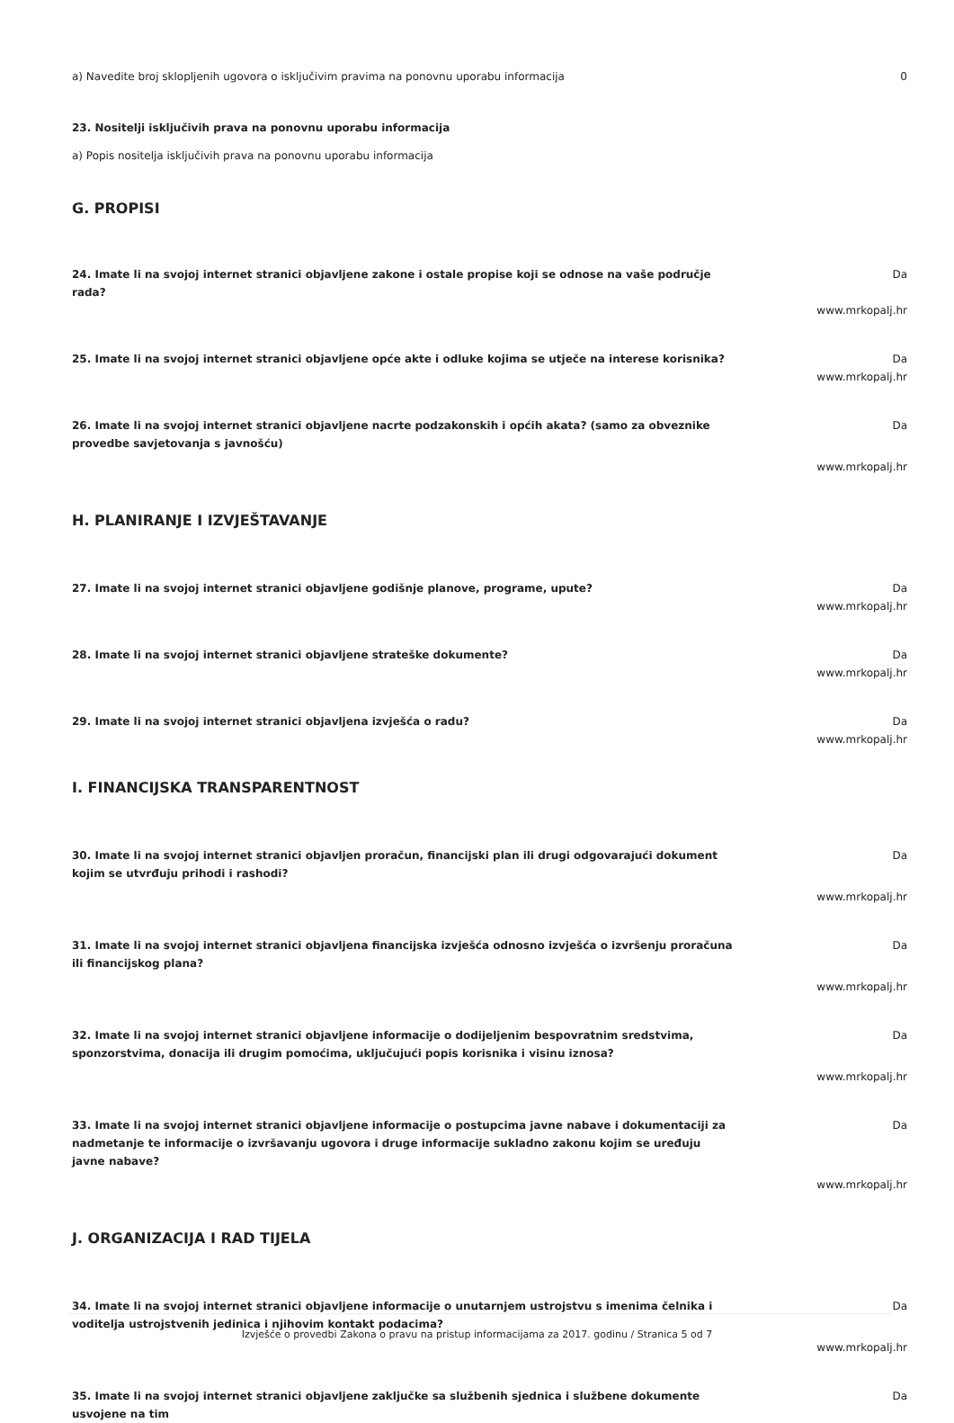a) Navedite broj sklopljenih ugovora o isključivim pravima na ponovnu uporabu informacija 0
23. Nositelji isključivih prava na ponovnu uporabu informacija
a) Popis nositelja isključivih prava na ponovnu uporabu informacija
G. PROPISI
24. Imate li na svojoj internet stranici objavljene zakone i ostale propise koji se odnose na vaše područje rada?
Da
www.mrkopalj.hr
25. Imate li na svojoj internet stranici objavljene opće akte i odluke kojima se utječe na interese korisnika?
Da
www.mrkopalj.hr
26. Imate li na svojoj internet stranici objavljene nacrte podzakonskih i općih akata? (samo za obveznike provedbe savjetovanja s javnošću)
Da
www.mrkopalj.hr
H. PLANIRANJE I IZVJEŠTAVANJE
27. Imate li na svojoj internet stranici objavljene godišnje planove, programe, upute? Da
www.mrkopalj.hr
28. Imate li na svojoj internet stranici objavljene strateške dokumente? Da
www.mrkopalj.hr
29. Imate li na svojoj internet stranici objavljena izvješća o radu? Da
www.mrkopalj.hr
I. FINANCIJSKA TRANSPARENTNOST
30. Imate li na svojoj internet stranici objavljen proračun, financijski plan ili drugi odgovarajući dokument kojim se utvrđuju prihodi i rashodi?
Da
www.mrkopalj.hr
31. Imate li na svojoj internet stranici objavljena financijska izvješća odnosno izvješća o izvršenju proračuna ili financijskog plana?
Da
www.mrkopalj.hr
32. Imate li na svojoj internet stranici objavljene informacije o dodijeljenim bespovratnim sredstvima, sponzorstvima, donacija ili drugim pomoćima, uključujući popis korisnika i visinu iznosa?
Da
www.mrkopalj.hr
33. Imate li na svojoj internet stranici objavljene informacije o postupcima javne nabave i dokumentaciji za nadmetanje te informacije o izvršavanju ugovora i druge informacije sukladno zakonu kojim se uređuju javne nabave?
Da
www.mrkopalj.hr
J. ORGANIZACIJA I RAD TIJELA
34. Imate li na svojoj internet stranici objavljene informacije o unutarnjem ustrojstvu s imenima čelnika i voditelja ustrojstvenih jedinica i njihovim kontakt podacima?
Da
www.mrkopalj.hr
35. Imate li na svojoj internet stranici objavljene zaključke sa službenih sjednica i službene dokumente usvojene na tim
Da
Izvješće o provedbi Zakona o pravu na pristup informacijama za 2017. godinu / Stranica 5 od 7